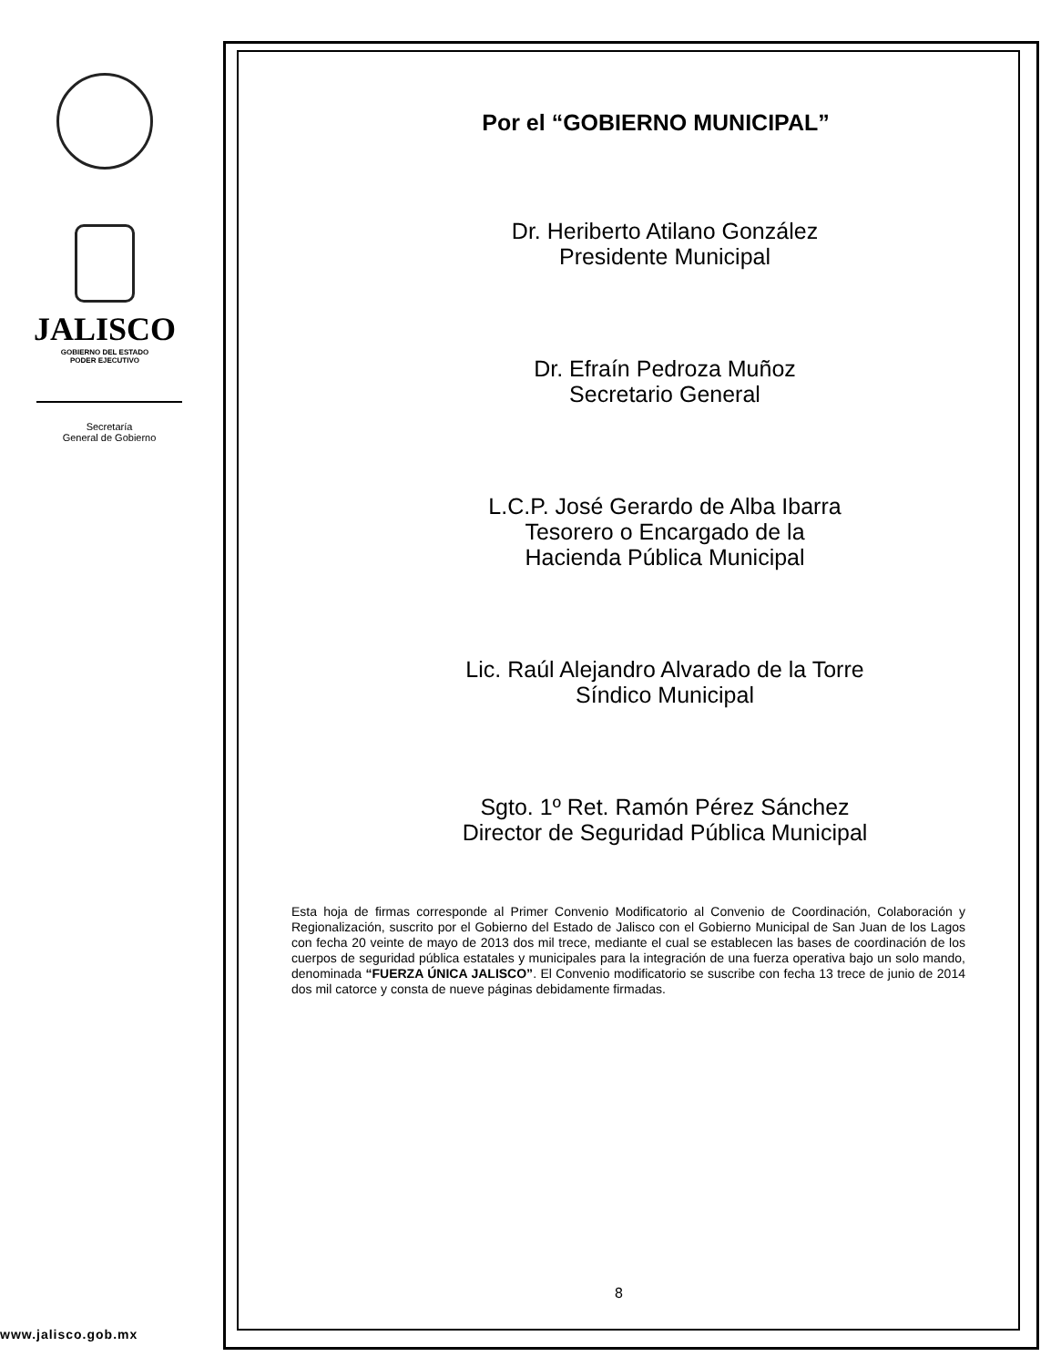JALISCO
GOBIERNO DEL ESTADO
PODER EJECUTIVO
Secretaría
General de Gobierno
www.jalisco.gob.mx
Por el “GOBIERNO MUNICIPAL”
Dr. Heriberto Atilano González
Presidente Municipal
Dr. Efraín Pedroza Muñoz
Secretario General
L.C.P. José Gerardo de Alba Ibarra
Tesorero o Encargado de la
Hacienda Pública Municipal
Lic. Raúl Alejandro Alvarado de la Torre
Síndico Municipal
Sgto. 1º Ret. Ramón Pérez Sánchez
Director de Seguridad Pública Municipal
Esta hoja de firmas corresponde al Primer Convenio Modificatorio al Convenio de Coordinación, Colaboración y Regionalización, suscrito por el Gobierno del Estado de Jalisco con el Gobierno Municipal de San Juan de los Lagos con fecha 20 veinte de mayo de 2013 dos mil trece, mediante el cual se establecen las bases de coordinación de los cuerpos de seguridad pública estatales y municipales para la integración de una fuerza operativa bajo un solo mando, denominada “FUERZA ÚNICA JALISCO”. El Convenio modificatorio se suscribe con fecha 13 trece de junio de 2014 dos mil catorce y consta de nueve páginas debidamente firmadas.
8